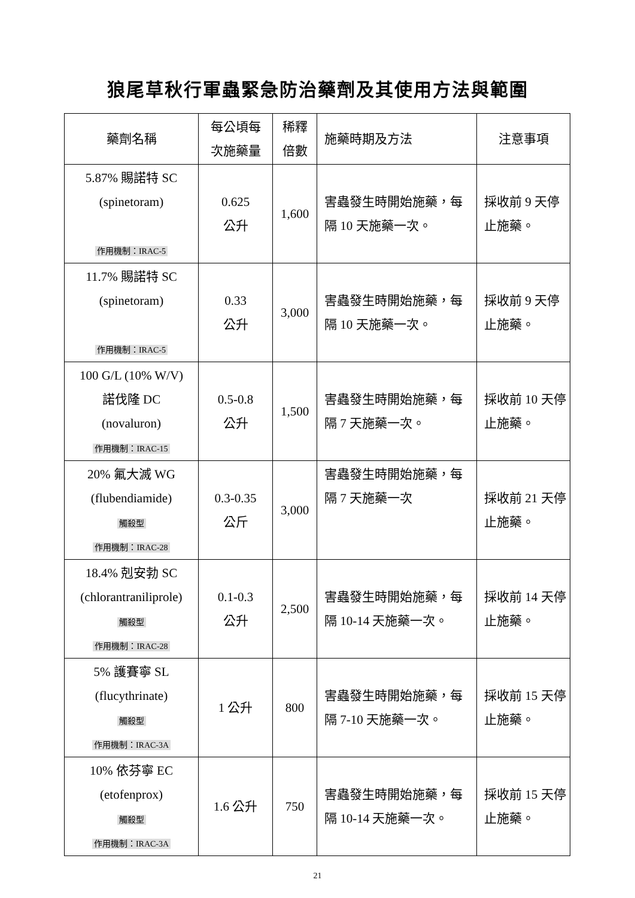狼尾草秋行軍蟲緊急防治藥劑及其使用方法與範圍
| 藥劑名稱 | 每公頃每 次施藥量 | 稀釋 倍數 | 施藥時期及方法 | 注意事項 |
| --- | --- | --- | --- | --- |
| 5.87% 賜諾特 SC (spinetoram) 作用機制：IRAC-5 | 0.625 公升 | 1,600 | 害蟲發生時開始施藥，每隔 10 天施藥一次。 | 採收前 9 天停止施藥。 |
| 11.7% 賜諾特 SC (spinetoram) 作用機制：IRAC-5 | 0.33 公升 | 3,000 | 害蟲發生時開始施藥，每隔 10 天施藥一次。 | 採收前 9 天停止施藥。 |
| 100 G/L (10% W/V) 諾伐隆 DC (novaluron) 作用機制：IRAC-15 | 0.5-0.8 公升 | 1,500 | 害蟲發生時開始施藥，每隔 7 天施藥一次。 | 採收前 10 天停止施藥。 |
| 20% 氟大滅 WG (flubendiamide) 觸殺型 作用機制：IRAC-28 | 0.3-0.35 公斤 | 3,000 | 害蟲發生時開始施藥，每隔 7 天施藥一次 | 採收前 21 天停止施藥。 |
| 18.4% 剋安勃 SC (chlorantraniliprole) 觸殺型 作用機制：IRAC-28 | 0.1-0.3 公升 | 2,500 | 害蟲發生時開始施藥，每隔 10-14 天施藥一次。 | 採收前 14 天停止施藥。 |
| 5% 護賽寧 SL (flucythrinate) 觸殺型 作用機制：IRAC-3A | 1 公升 | 800 | 害蟲發生時開始施藥，每隔 7-10 天施藥一次。 | 採收前 15 天停止施藥。 |
| 10% 依芬寧 EC (etofenprox) 觸殺型 作用機制：IRAC-3A | 1.6 公升 | 750 | 害蟲發生時開始施藥，每隔 10-14 天施藥一次。 | 採收前 15 天停止施藥。 |
21